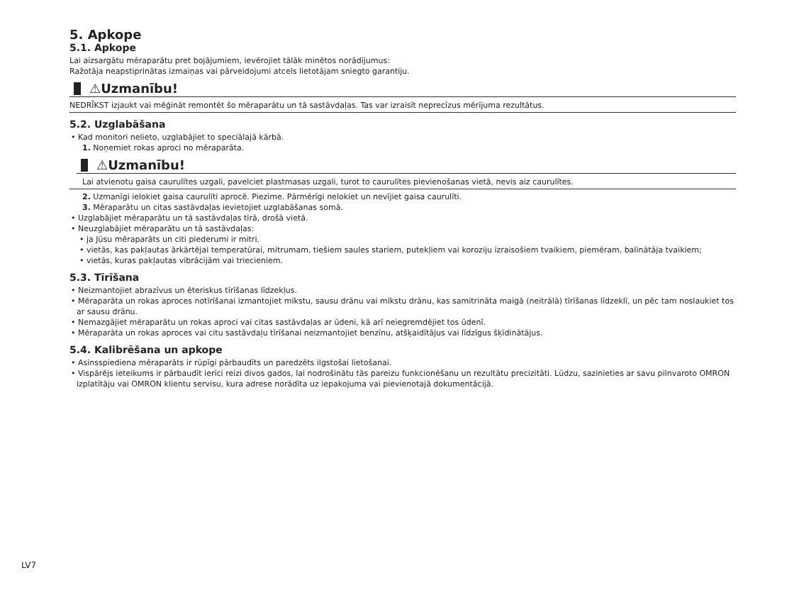5. Apkope
5.1. Apkope
Lai aizsargātu mēraparātu pret bojājumiem, ievērojiet tālāk minētos norādījumus:
Ražotāja neapstiprinātas izmaiņas vai pārveidojumi atcels lietotājam sniegto garantiju.
⚠Uzmanību!
NEDRĪKST izjaukt vai mēģināt remontēt šo mēraparātu un tā sastāvdaļas. Tas var izraisīt neprecīzus mērījuma rezultātus.
5.2. Uzglabāšana
• Kad monitori nelieto, uzglabājiet to speciālajā kārbā.
1. Noņemiet rokas aproci no mēraparāta.
⚠Uzmanību!
Lai atvienotu gaisa caurulītes uzgali, pavelciet plastmasas uzgali, turot to caurulītes pievienošanas vietā, nevis aiz caurulītes.
2. Uzmanīgi ielokiet gaisa caurulīti aprocē. Piezīme. Pārmērīgi nelokiet un nevījiet gaisa caurulīti.
3. Mēraparātu un citas sastāvdaļas ievietojiet uzglabāšanas somā.
• Uzglabājiet mēraparātu un tā sastāvdaļas tīrā, drošā vietā.
• Neuzglabājiet mēraparātu un tā sastāvdaļas:
• ja Jūsu mēraparāts un citi piederumi ir mitri.
• vietās, kas pakļautas ārkārtējai temperatūrai, mitrumam, tiešiem saules stariem, putekļiem vai koroziju izraisošiem tvaikiem, piemēram, balinātāja tvaikiem;
• vietās, kuras pakļautas vibrācijām vai triecieniem.
5.3. Tīrīšana
• Neizmantojiet abrazīvus un ēteriskus tīrīšanas līdzekļus.
• Mēraparāta un rokas aproces notīrīšanai izmantojiet mīkstu, sausu drānu vai mīkstu drānu, kas samitrināta maigā (neitrālā) tīrīšanas līdzeklī, un pēc tam noslaukiet tos ar sausu drānu.
• Nemazgājiet mēraparātu un rokas aproci vai citas sastāvdaļas ar ūdeni, kā arī neiegremdējiet tos ūdenī.
• Mēraparāta un rokas aproces vai citu sastāvdaļu tīrīšanai neizmantojiet benzīnu, atšķaidītājus vai līdzīgus šķīdinātājus.
5.4. Kalibrēšana un apkope
• Asinsspiediena mēraparāts ir rūpīgi pārbaudīts un paredzēts ilgstošai lietošanai.
• Vispārējs ieteikums ir pārbaudīt ierīci reizi divos gados, lai nodrošinātu tās pareizu funkcionēšanu un rezultātu precizitāti. Lūdzu, sazinieties ar savu pilnvaroto OMRON izplatītāju vai OMRON klientu servisu, kura adrese norādīta uz iepakojuma vai pievienotajā dokumentācijā.
LV7